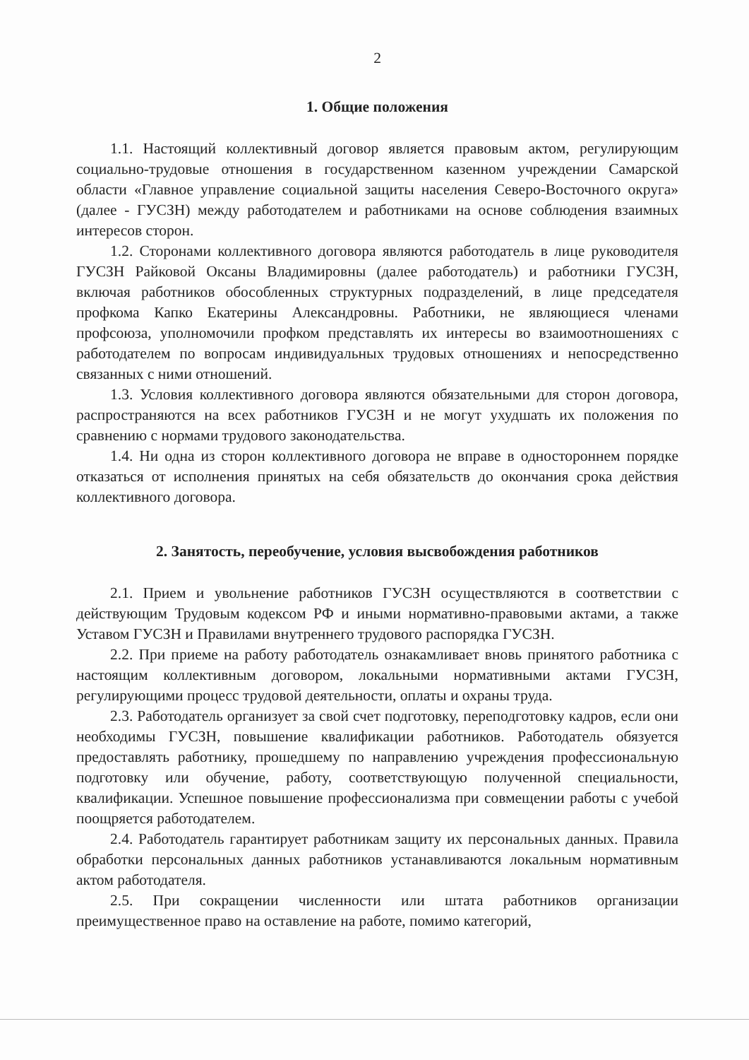2
1. Общие положения
1.1. Настоящий коллективный договор является правовым актом, регулирующим социально-трудовые отношения в государственном казенном учреждении Самарской области «Главное управление социальной защиты населения Северо-Восточного округа» (далее - ГУСЗН) между работодателем и работниками на основе соблюдения взаимных интересов сторон.
1.2. Сторонами коллективного договора являются работодатель в лице руководителя ГУСЗН Райковой Оксаны Владимировны (далее работодатель) и работники ГУСЗН, включая работников обособленных структурных подразделений, в лице председателя профкома Капко Екатерины Александровны. Работники, не являющиеся членами профсоюза, уполномочили профком представлять их интересы во взаимоотношениях с работодателем по вопросам индивидуальных трудовых отношениях и непосредственно связанных с ними отношений.
1.3. Условия коллективного договора являются обязательными для сторон договора, распространяются на всех работников ГУСЗН и не могут ухудшать их положения по сравнению с нормами трудового законодательства.
1.4. Ни одна из сторон коллективного договора не вправе в одностороннем порядке отказаться от исполнения принятых на себя обязательств до окончания срока действия коллективного договора.
2. Занятость, переобучение, условия высвобождения работников
2.1. Прием и увольнение работников ГУСЗН осуществляются в соответствии с действующим Трудовым кодексом РФ и иными нормативно-правовыми актами, а также Уставом ГУСЗН и Правилами внутреннего трудового распорядка ГУСЗН.
2.2. При приеме на работу работодатель ознакамливает вновь принятого работника с настоящим коллективным договором, локальными нормативными актами ГУСЗН, регулирующими процесс трудовой деятельности, оплаты и охраны труда.
2.3. Работодатель организует за свой счет подготовку, переподготовку кадров, если они необходимы ГУСЗН, повышение квалификации работников. Работодатель обязуется предоставлять работнику, прошедшему по направлению учреждения профессиональную подготовку или обучение, работу, соответствующую полученной специальности, квалификации. Успешное повышение профессионализма при совмещении работы с учебой поощряется работодателем.
2.4. Работодатель гарантирует работникам защиту их персональных данных. Правила обработки персональных данных работников устанавливаются локальным нормативным актом работодателя.
2.5. При сокращении численности или штата работников организации преимущественное право на оставление на работе, помимо категорий,